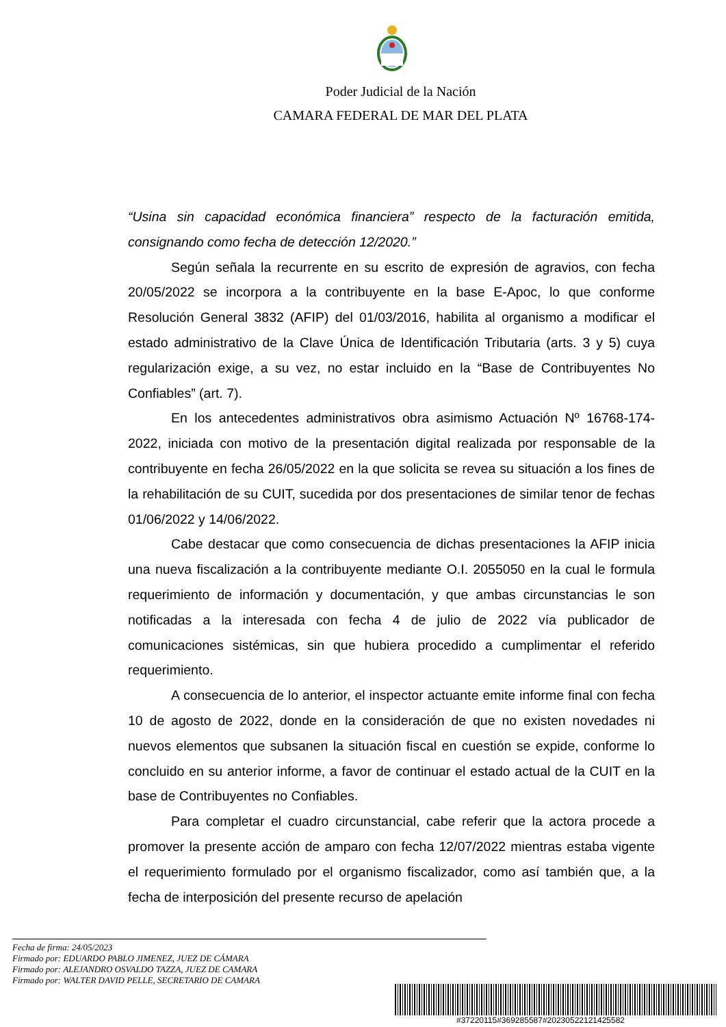Poder Judicial de la Nación
CAMARA FEDERAL DE MAR DEL PLATA
“Usina sin capacidad económica financiera” respecto de la facturación emitida, consignando como fecha de detección 12/2020.”
Según señala la recurrente en su escrito de expresión de agravios, con fecha 20/05/2022 se incorpora a la contribuyente en la base E-Apoc, lo que conforme Resolución General 3832 (AFIP) del 01/03/2016, habilita al organismo a modificar el estado administrativo de la Clave Única de Identificación Tributaria (arts. 3 y 5) cuya regularización exige, a su vez, no estar incluido en la “Base de Contribuyentes No Confiables” (art. 7).
En los antecedentes administrativos obra asimismo Actuación Nº 16768-174-2022, iniciada con motivo de la presentación digital realizada por responsable de la contribuyente en fecha 26/05/2022 en la que solicita se revea su situación a los fines de la rehabilitación de su CUIT, sucedida por dos presentaciones de similar tenor de fechas 01/06/2022 y 14/06/2022.
Cabe destacar que como consecuencia de dichas presentaciones la AFIP inicia una nueva fiscalización a la contribuyente mediante O.I. 2055050 en la cual le formula requerimiento de información y documentación, y que ambas circunstancias le son notificadas a la interesada con fecha 4 de julio de 2022 vía publicador de comunicaciones sistémicas, sin que hubiera procedido a cumplimentar el referido requerimiento.
A consecuencia de lo anterior, el inspector actuante emite informe final con fecha 10 de agosto de 2022, donde en la consideración de que no existen novedades ni nuevos elementos que subsanen la situación fiscal en cuestión se expide, conforme lo concluido en su anterior informe, a favor de continuar el estado actual de la CUIT en la base de Contribuyentes no Confiables.
Para completar el cuadro circunstancial, cabe referir que la actora procede a promover la presente acción de amparo con fecha 12/07/2022 mientras estaba vigente el requerimiento formulado por el organismo fiscalizador, como así también que, a la fecha de interposición del presente recurso de apelación
Fecha de firma: 24/05/2023
Firmado por: EDUARDO PABLO JIMENEZ, JUEZ DE CÁMARA
Firmado por: ALEJANDRO OSVALDO TAZZA, JUEZ DE CAMARA
Firmado por: WALTER DAVID PELLE, SECRETARIO DE CAMARA
#37220115#369285587#20230522121425582